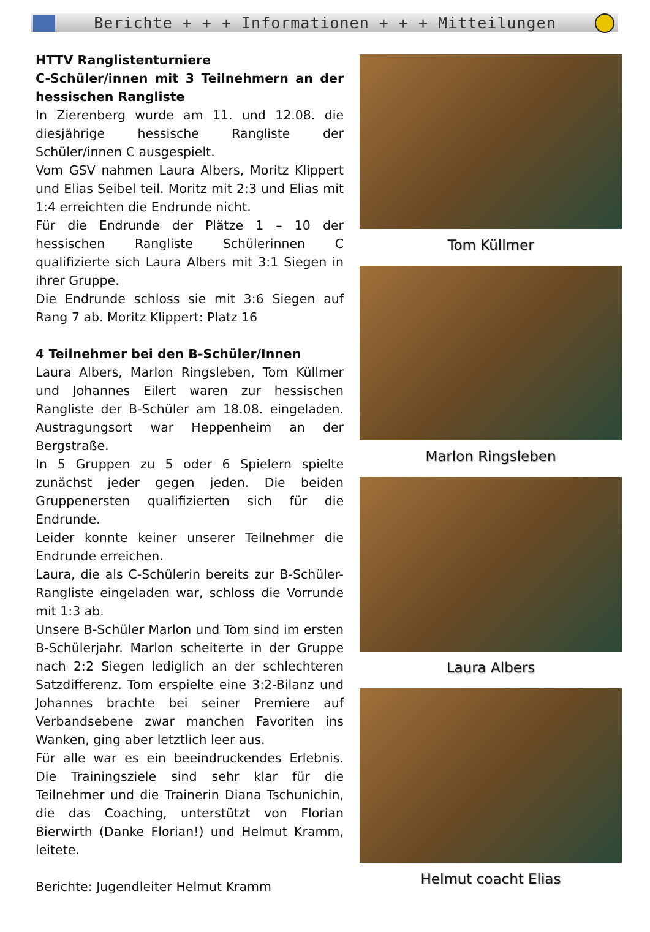Berichte + + + Informationen + + + Mitteilungen
HTTV Ranglistenturniere
C-Schüler/innen mit 3 Teilnehmern an der hessischen Rangliste
In Zierenberg wurde am 11. und 12.08. die diesjährige hessische Rangliste der Schüler/innen C ausgespielt.
Vom GSV nahmen Laura Albers, Moritz Klippert und Elias Seibel teil. Moritz mit 2:3 und Elias mit 1:4 erreichten die Endrunde nicht.
Für die Endrunde der Plätze 1 – 10 der hessischen Rangliste Schülerinnen C qualifizierte sich Laura Albers mit 3:1 Siegen in ihrer Gruppe.
Die Endrunde schloss sie mit 3:6 Siegen auf Rang 7 ab. Moritz Klippert: Platz 16
4 Teilnehmer bei den B-Schüler/Innen
Laura Albers, Marlon Ringsleben, Tom Küllmer und Johannes Eilert waren zur hessischen Rangliste der B-Schüler am 18.08. eingeladen. Austragungsort war Heppenheim an der Bergstraße.
In 5 Gruppen zu 5 oder 6 Spielern spielte zunächst jeder gegen jeden. Die beiden Gruppenersten qualifizierten sich für die Endrunde.
Leider konnte keiner unserer Teilnehmer die Endrunde erreichen.
Laura, die als C-Schülerin bereits zur B-Schüler-Rangliste eingeladen war, schloss die Vorrunde mit 1:3 ab.
Unsere B-Schüler Marlon und Tom sind im ersten B-Schülerjahr. Marlon scheiterte in der Gruppe nach 2:2 Siegen lediglich an der schlechteren Satzdifferenz. Tom erspielte eine 3:2-Bilanz und Johannes brachte bei seiner Premiere auf Verbandsebene zwar manchen Favoriten ins Wanken, ging aber letztlich leer aus.
Für alle war es ein beeindruckendes Erlebnis. Die Trainingsziele sind sehr klar für die Teilnehmer und die Trainerin Diana Tschunichin, die das Coaching, unterstützt von Florian Bierwirth (Danke Florian!) und Helmut Kramm, leitete.
Berichte: Jugendleiter Helmut Kramm
Tom Küllmer
Marlon Ringsleben
Laura Albers
Helmut coacht Elias